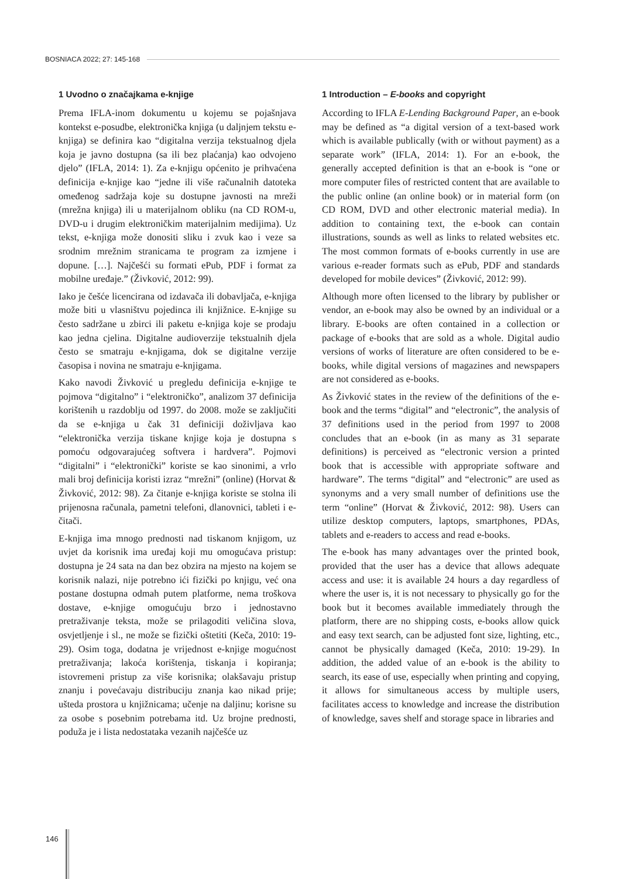BOSNIACA 2022; 27: 145-168
1 Uvodno o značajkama e-knjige
Prema IFLA-inom dokumentu u kojemu se pojašnjava kontekst e-posudbe, elektronička knjiga (u daljnjem tekstu e-knjiga) se definira kao “digitalna verzija tekstualnog djela koja je javno dostupna (sa ili bez plaćanja) kao odvojeno djelo” (IFLA, 2014: 1). Za e-knjigu općenito je prihvaćena definicija e-knjige kao “jedne ili više računalnih datoteka omeđenog sadržaja koje su dostupne javnosti na mreži (mrežna knjiga) ili u materijalnom obliku (na CD ROM-u, DVD-u i drugim elektroničkim materijalnim medijima). Uz tekst, e-knjiga može donositi sliku i zvuk kao i veze sa srodnim mrežnim stranicama te program za izmjene i dopune. […]. Najčešći su formati ePub, PDF i format za mobilne uređaje.” (Živković, 2012: 99).
Iako je češće licencirana od izdavača ili dobavljača, e-knjiga može biti u vlasništvu pojedinca ili knjižnice. E-knjige su često sadržane u zbirci ili paketu e-knjiga koje se prodaju kao jedna cjelina. Digitalne audioverzije tekstualnih djela često se smatraju e-knjigama, dok se digitalne verzije časopisa i novina ne smatraju e-knjigama.
Kako navodi Živković u pregledu definicija e-knjige te pojmova “digitalno” i “elektroničko”, analizom 37 definicija korištenih u razdoblju od 1997. do 2008. može se zaključiti da se e-knjiga u čak 31 definiciji doživljava kao “elektronička verzija tiskane knjige koja je dostupna s pomoću odgovarajućeg softvera i hardvera”. Pojmovi “digitalni” i “elektronički” koriste se kao sinonimi, a vrlo mali broj definicija koristi izraz “mrežni” (online) (Horvat & Živković, 2012: 98). Za čitanje e-knjiga koriste se stolna ili prijenosna računala, pametni telefoni, dlanovnici, tableti i e-čitači.
E-knjiga ima mnogo prednosti nad tiskanom knjigom, uz uvjet da korisnik ima uređaj koji mu omogućava pristup: dostupna je 24 sata na dan bez obzira na mjesto na kojem se korisnik nalazi, nije potrebno ići fizički po knjigu, već ona postane dostupna odmah putem platforme, nema troškova dostave, e-knjige omogućuju brzo i jednostavno pretraživanje teksta, može se prilagoditi veličina slova, osvjetljenje i sl., ne može se fizički oštetiti (Keča, 2010: 19-29). Osim toga, dodatna je vrijednost e-knjige mogućnost pretraživanja; lakoća korištenja, tiskanja i kopiranja; istovremeni pristup za više korisnika; olakšavaju pristup znanju i povećavaju distribuciju znanja kao nikad prije; ušteda prostora u knjižnicama; učenje na daljinu; korisne su za osobe s posebnim potrebama itd. Uz brojne prednosti, poduža je i lista nedostataka vezanih najčešće uz
1 Introduction – E-books and copyright
According to IFLA E-Lending Background Paper, an e-book may be defined as “a digital version of a text-based work which is available publically (with or without payment) as a separate work” (IFLA, 2014: 1). For an e-book, the generally accepted definition is that an e-book is “one or more computer files of restricted content that are available to the public online (an online book) or in material form (on CD ROM, DVD and other electronic material media). In addition to containing text, the e-book can contain illustrations, sounds as well as links to related websites etc. The most common formats of e-books currently in use are various e-reader formats such as ePub, PDF and standards developed for mobile devices” (Živković, 2012: 99).
Although more often licensed to the library by publisher or vendor, an e-book may also be owned by an individual or a library. E-books are often contained in a collection or package of e-books that are sold as a whole. Digital audio versions of works of literature are often considered to be e-books, while digital versions of magazines and newspapers are not considered as e-books.
As Živković states in the review of the definitions of the e-book and the terms “digital” and “electronic”, the analysis of 37 definitions used in the period from 1997 to 2008 concludes that an e-book (in as many as 31 separate definitions) is perceived as “electronic version a printed book that is accessible with appropriate software and hardware”. The terms “digital” and “electronic” are used as synonyms and a very small number of definitions use the term “online” (Horvat & Živković, 2012: 98). Users can utilize desktop computers, laptops, smartphones, PDAs, tablets and e-readers to access and read e-books.
The e-book has many advantages over the printed book, provided that the user has a device that allows adequate access and use: it is available 24 hours a day regardless of where the user is, it is not necessary to physically go for the book but it becomes available immediately through the platform, there are no shipping costs, e-books allow quick and easy text search, can be adjusted font size, lighting, etc., cannot be physically damaged (Keča, 2010: 19-29). In addition, the added value of an e-book is the ability to search, its ease of use, especially when printing and copying, it allows for simultaneous access by multiple users, facilitates access to knowledge and increase the distribution of knowledge, saves shelf and storage space in libraries and
146